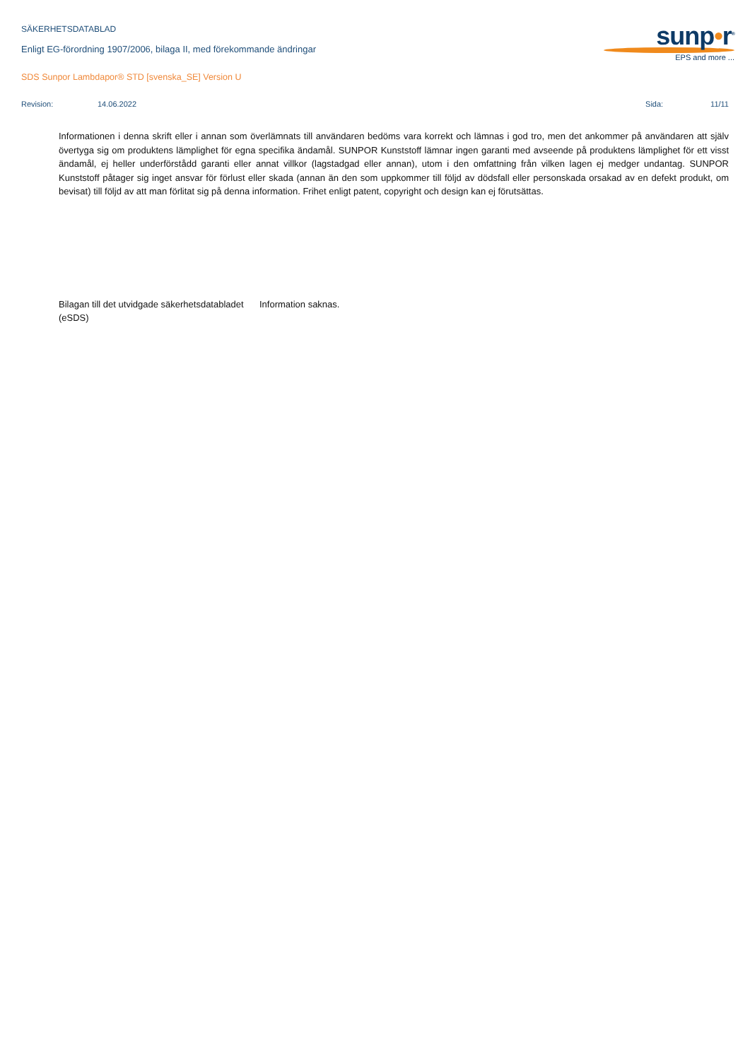sunp•r<sup>®</sup>
EPS and more ...
SÄKERHETSDATABLAD
Enligt EG-förordning 1907/2006, bilaga II, med förekommande ändringar
SDS Sunpor Lambdapor® STD [svenska_SE] Version U
Revision: 14.06.2022 Sida: 11/11
Informationen i denna skrift eller i annan som överlämnats till användaren bedöms vara korrekt och lämnas i god tro, men det ankommer på användaren att själv övertyga sig om produktens lämplighet för egna specifika ändamål. SUNPOR Kunststoff lämnar ingen garanti med avseende på produktens lämplighet för ett visst ändamål, ej heller underförstådd garanti eller annat villkor (lagstadgad eller annan), utom i den omfattning från vilken lagen ej medger undantag. SUNPOR Kunststoff påtager sig inget ansvar för förlust eller skada (annan än den som uppkommer till följd av dödsfall eller personskada orsakad av en defekt produkt, om bevisat) till följd av att man förlitat sig på denna information. Frihet enligt patent, copyright och design kan ej förutsättas.
Bilagan till det utvidgade säkerhetsdatabladet (eSDS)
Information saknas.